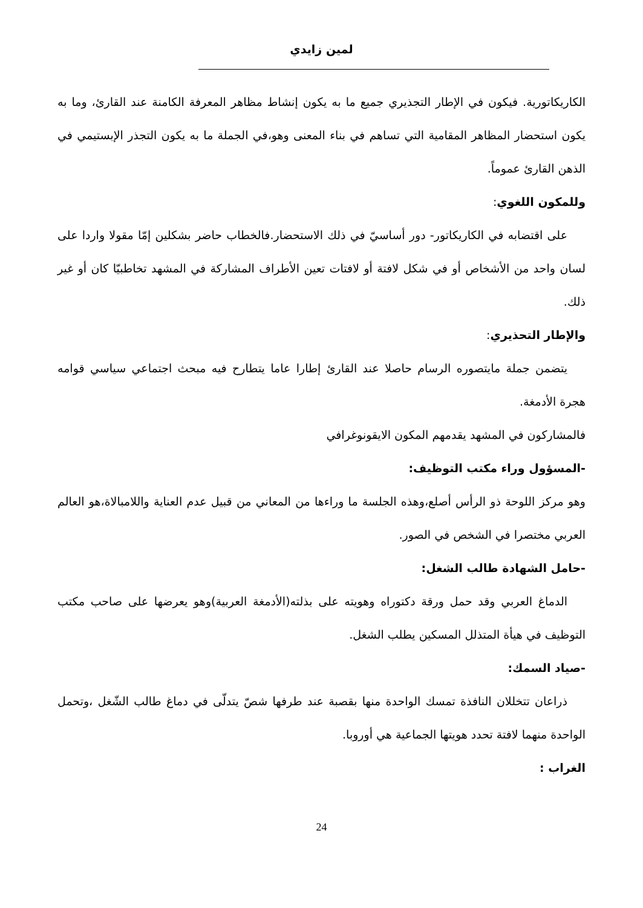لمين زايدي
الكاريكاتورية. فيكون في الإطار التجذيري جميع ما به يكون إنشاط مظاهر المعرفة الكامنة عند القارئ، وما به يكون استحضار المظاهر المقامية التي تساهم في بناء المعنى وهو،في الجملة ما به يكون التجذر الإبستيمي في الذهن القارئ عموماً.
وللمكون اللغوي:
على اقتضابه في الكاريكاتور- دور أساسيّ في ذلك الاستحضار.فالخطاب حاضر بشكلين إمّا مقولا واردا على لسان واحد من الأشخاص أو في شكل لافتة أو لافتات تعين الأطراف المشاركة في المشهد تخاطبيّا كان أو غير ذلك.
والإطار التحذيري:
يتضمن جملة مايتصوره الرسام حاصلا عند القارئ إطارا عاما يتطارح فيه مبحث اجتماعي سياسي قوامه هجرة الأدمغة.
فالمشاركون في المشهد يقدمهم المكون الايقونوغرافي
-المسؤول وراء مكتب التوظيف:
وهو مركز اللوحة ذو الرأس أصلع،وهذه الجلسة ما وراءها من المعاني من قبيل عدم العناية واللامبالاة،هو العالم العربي مختصرا في الشخص في الصور.
-حامل الشهادة طالب الشغل:
الدماغ العربي وقد حمل ورقة دكتوراه وهويته على بذلته(الأدمغة العربية)وهو يعرضها على صاحب مكتب التوظيف في هيأة المتذلل المسكين يطلب الشغل.
-صياد السمك:
ذراعان تتخللان النافذة تمسك الواحدة منها بقصبة عند طرفها شصّ يتدلّى في دماغ طالب الشّغل ،وتحمل الواحدة منهما لافتة تحدد هويتها الجماعية هي أوروبا.
الغراب :
24